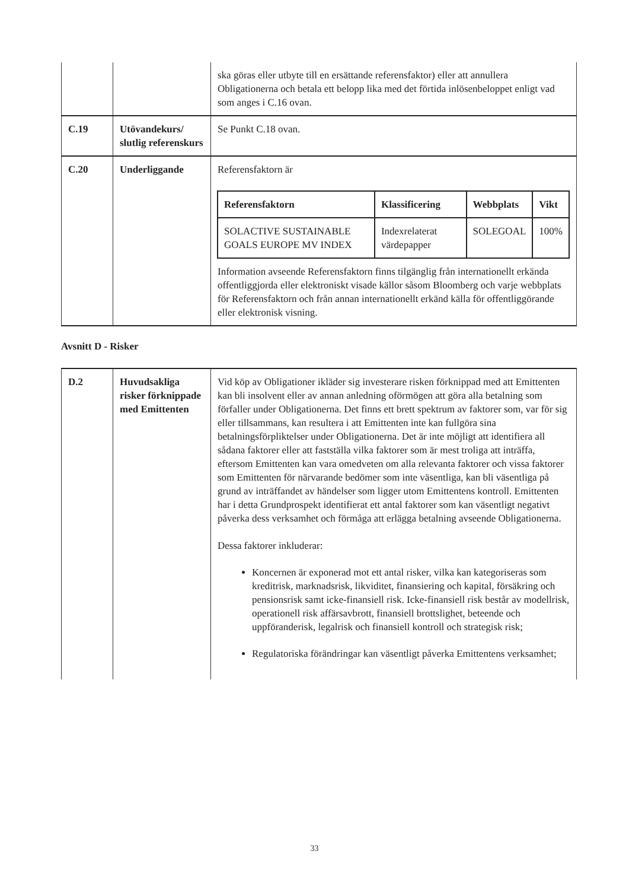| | | ska göras eller utbyte till en ersättande referensfaktor) eller att annullera Obligationerna och betala ett belopp lika med det förtida inlösenbeloppet enligt vad som anges i C.16 ovan. |
| C.19 | Utövandekurs/ slutlig referenskurs | Se Punkt C.18 ovan. |
| C.20 | Underliggande | Referensfaktorn är / Referensfaktorn / Klassificering / Webbplats / Vikt / / --- / --- / --- / --- / / SOLACTIVE SUSTAINABLE GOALS EUROPE MV INDEX / Indexrelaterat värdepapper / SOLEGOAL / 100% / Information avseende Referensfaktorn finns tilgänglig från internationellt erkända offentliggjorda eller elektroniskt visade källor såsom Bloomberg och varje webbplats för Referensfaktorn och från annan internationellt erkänd källa för offentliggörande eller elektronisk visning. |
Avsnitt D - Risker
| D.2 | Huvudsakliga risker förknippade med Emittenten | Vid köp av Obligationer ikläder sig investerare risken förknippad med att Emittenten kan bli insolvent eller av annan anledning oförmögen att göra alla betalning som förfaller under Obligationerna. Det finns ett brett spektrum av faktorer som, var för sig eller tillsammans, kan resultera i att Emittenten inte kan fullgöra sina betalningsförpliktelser under Obligationerna. Det är inte möjligt att identifiera all sådana faktorer eller att fastställa vilka faktorer som är mest troliga att inträffa, eftersom Emittenten kan vara omedveten om alla relevanta faktorer och vissa faktorer som Emittenten för närvarande bedömer som inte väsentliga, kan bli väsentliga på grund av inträffandet av händelser som ligger utom Emittentens kontroll. Emittenten har i detta Grundprospekt identifierat ett antal faktorer som kan väsentligt negativt påverka dess verksamhet och förmåga att erlägga betalning avseende Obligationerna. Dessa faktorer inkluderar: Koncernen är exponerad mot ett antal risker, vilka kan kategoriseras som kreditrisk, marknadsrisk, likviditet, finansiering och kapital, försäkring och pensionsrisk samt icke-finansiell risk. Icke-finansiell risk består av modellrisk, operationell risk affärsavbrott, finansiell brottslighet, beteende och uppföranderisk, legalrisk och finansiell kontroll och strategisk risk; Regulatoriska förändringar kan väsentligt påverka Emittentens verksamhet; |
33